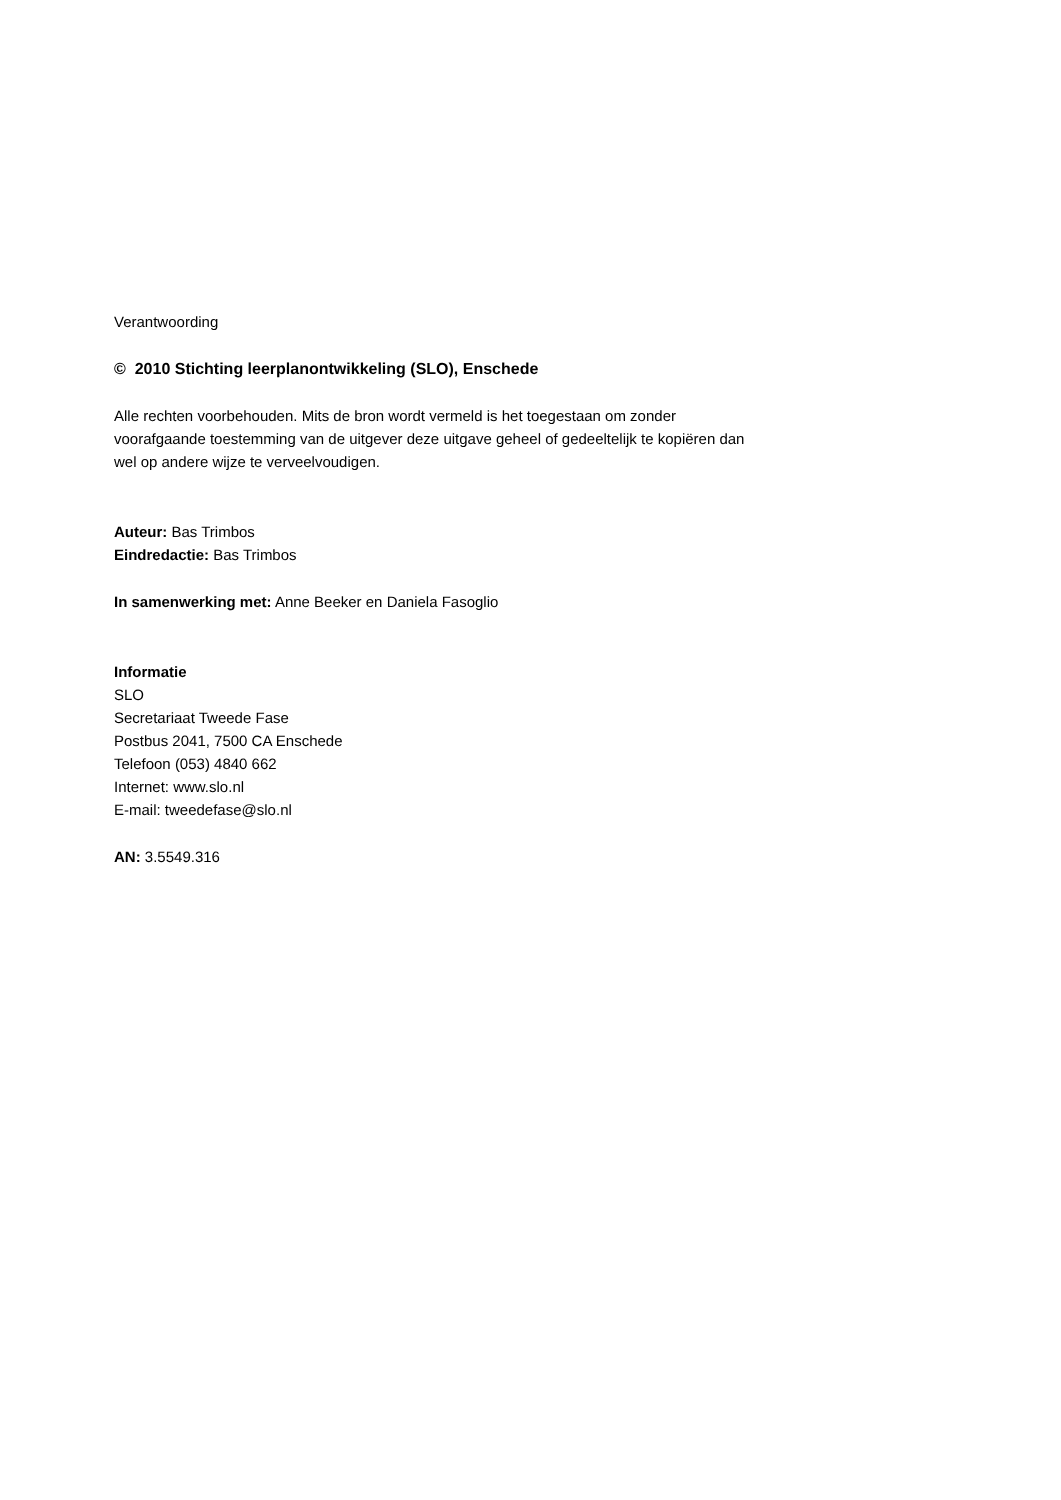Verantwoording
© 2010 Stichting leerplanontwikkeling (SLO), Enschede
Alle rechten voorbehouden. Mits de bron wordt vermeld is het toegestaan om zonder voorafgaande toestemming van de uitgever deze uitgave geheel of gedeeltelijk te kopiëren dan wel op andere wijze te verveelvoudigen.
Auteur: Bas Trimbos
Eindredactie: Bas Trimbos
In samenwerking met: Anne Beeker en Daniela Fasoglio
Informatie
SLO
Secretariaat Tweede Fase
Postbus 2041, 7500 CA Enschede
Telefoon (053) 4840 662
Internet: www.slo.nl
E-mail: tweedefase@slo.nl
AN: 3.5549.316